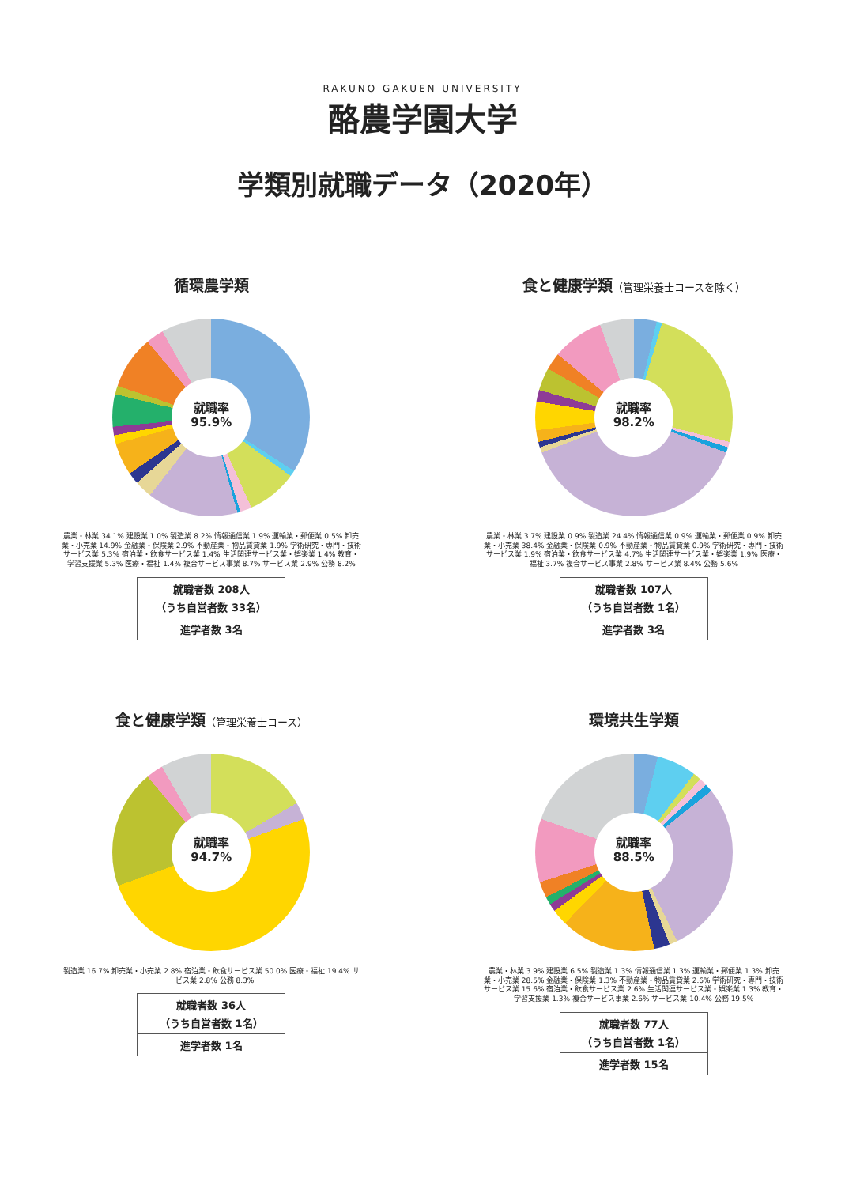RAKUNO GAKUEN UNIVERSITY
酪農学園大学
学類別就職データ（2020年）
循環農学類
就職率
95.9%
農業・林業 34.1% 建設業 1.0% 製造業 8.2% 情報通信業 1.9% 運輸業・郵便業 0.5% 卸売業・小売業 14.9% 金融業・保険業 2.9% 不動産業・物品賃貸業 1.9% 学術研究・専門・技術サービス業 5.3% 宿泊業・飲食サービス業 1.4% 生活関連サービス業・娯楽業 1.4% 教育・学習支援業 5.3% 医療・福祉 1.4% 複合サービス事業 8.7% サービス業 2.9% 公務 8.2%
| 就職者数 208人 （うち自営者数 33名） |
| 進学者数 3名 |
食と健康学類（管理栄養士コースを除く）
就職率
98.2%
農業・林業 3.7% 建設業 0.9% 製造業 24.4% 情報通信業 0.9% 運輸業・郵便業 0.9% 卸売業・小売業 38.4% 金融業・保険業 0.9% 不動産業・物品賃貸業 0.9% 学術研究・専門・技術サービス業 1.9% 宿泊業・飲食サービス業 4.7% 生活関連サービス業・娯楽業 1.9% 医療・福祉 3.7% 複合サービス事業 2.8% サービス業 8.4% 公務 5.6%
| 就職者数 107人 （うち自営者数 1名） |
| 進学者数 3名 |
食と健康学類（管理栄養士コース）
就職率
94.7%
製造業 16.7% 卸売業・小売業 2.8% 宿泊業・飲食サービス業 50.0% 医療・福祉 19.4% サービス業 2.8% 公務 8.3%
| 就職者数 36人 （うち自営者数 1名） |
| 進学者数 1名 |
環境共生学類
就職率
88.5%
農業・林業 3.9% 建設業 6.5% 製造業 1.3% 情報通信業 1.3% 運輸業・郵便業 1.3% 卸売業・小売業 28.5% 金融業・保険業 1.3% 不動産業・物品賃貸業 2.6% 学術研究・専門・技術サービス業 15.6% 宿泊業・飲食サービス業 2.6% 生活関連サービス業・娯楽業 1.3% 教育・学習支援業 1.3% 複合サービス事業 2.6% サービス業 10.4% 公務 19.5%
| 就職者数 77人 （うち自営者数 1名） |
| 進学者数 15名 |